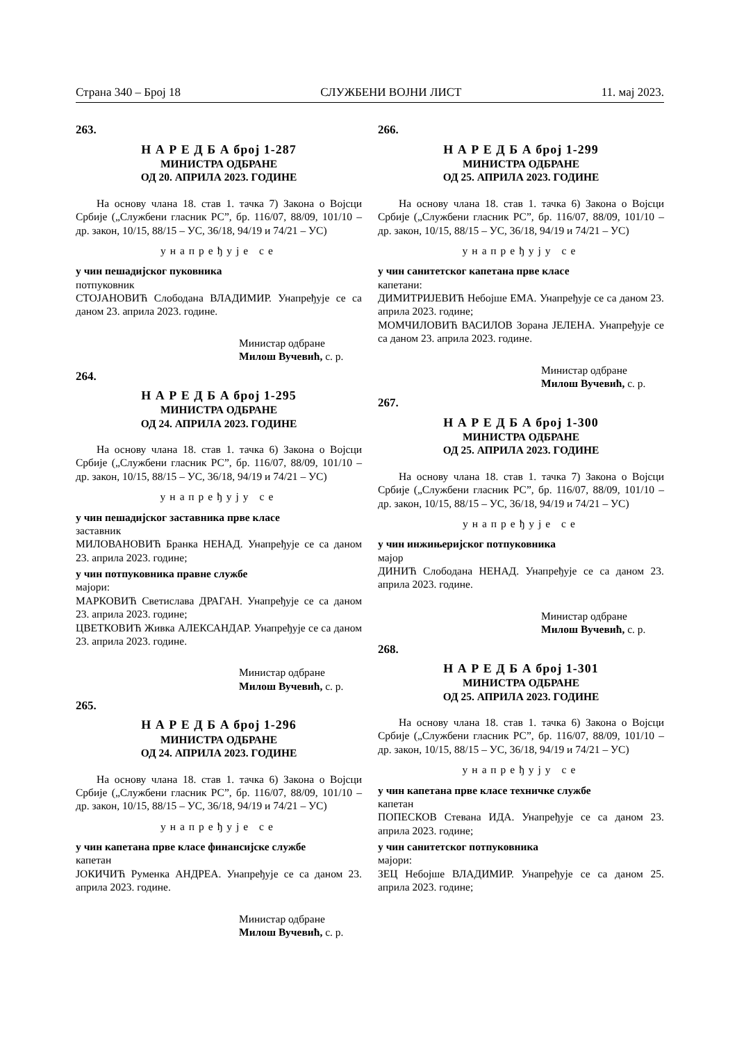Страна 340 – Број 18 СЛУЖБЕНИ ВОЈНИ ЛИСТ 11. мај 2023.
263.
Н А Р Е Д Б А број 1-287
МИНИСТРА ОДБРАНЕ
ОД 20. АПРИЛА 2023. ГОДИНЕ
На основу члана 18. став 1. тачка 7) Закона о Војсци Србије („Службени гласник РС”, бр. 116/07, 88/09, 101/10 – др. закон, 10/15, 88/15 – УС, 36/18, 94/19 и 74/21 – УС)
унапређује се
у чин пешадијског пуковника
потпуковник
СТОЈАНОВИЋ Слободана ВЛАДИМИР. Унапређује се са даном 23. априла 2023. године.
Министар одбране
Милош Вучевић, с. р.
264.
Н А Р Е Д Б А број 1-295
МИНИСТРА ОДБРАНЕ
ОД 24. АПРИЛА 2023. ГОДИНЕ
На основу члана 18. став 1. тачка 6) Закона о Војсци Србије („Службени гласник РС”, бр. 116/07, 88/09, 101/10 – др. закон, 10/15, 88/15 – УС, 36/18, 94/19 и 74/21 – УС)
унапређују се
у чин пешадијског заставника прве класе
заставник
МИЛОВАНОВИЋ Бранка НЕНАД. Унапређује се са даном 23. априла 2023. године;
у чин потпуковника правне службе
мајори:
МАРКОВИЋ Светислава ДРАГАН. Унапређује се са даном 23. априла 2023. године;
ЦВЕТКОВИЋ Живка АЛЕКСАНДАР. Унапређује се са даном 23. априла 2023. године.
Министар одбране
Милош Вучевић, с. р.
265.
Н А Р Е Д Б А број 1-296
МИНИСТРА ОДБРАНЕ
ОД 24. АПРИЛА 2023. ГОДИНЕ
На основу члана 18. став 1. тачка 6) Закона о Војсци Србије („Службени гласник РС”, бр. 116/07, 88/09, 101/10 – др. закон, 10/15, 88/15 – УС, 36/18, 94/19 и 74/21 – УС)
унапређује се
у чин капетана прве класе финансијске службе
капетан
ЈОКИЧИЋ Руменка АНДРЕА. Унапређује се са даном 23. априла 2023. године.
Министар одбране
Милош Вучевић, с. р.
266.
Н А Р Е Д Б А број 1-299
МИНИСТРА ОДБРАНЕ
ОД 25. АПРИЛА 2023. ГОДИНЕ
На основу члана 18. став 1. тачка 6) Закона о Војсци Србије („Службени гласник РС”, бр. 116/07, 88/09, 101/10 – др. закон, 10/15, 88/15 – УС, 36/18, 94/19 и 74/21 – УС)
унапређују се
у чин санитетског капетана прве класе
капетани:
ДИМИТРИЈЕВИЋ Небојше ЕМА. Унапређује се са даном 23. априла 2023. године;
МОМЧИЛОВИЋ ВАСИЛОВ Зорана ЈЕЛЕНА. Унапређује се са даном 23. априла 2023. године.
Министар одбране
Милош Вучевић, с. р.
267.
Н А Р Е Д Б А број 1-300
МИНИСТРА ОДБРАНЕ
ОД 25. АПРИЛА 2023. ГОДИНЕ
На основу члана 18. став 1. тачка 7) Закона о Војсци Србије („Службени гласник РС”, бр. 116/07, 88/09, 101/10 – др. закон, 10/15, 88/15 – УС, 36/18, 94/19 и 74/21 – УС)
унапређује се
у чин инжињеријског потпуковника
мајор
ДИНИЋ Слободана НЕНАД. Унапређује се са даном 23. априла 2023. године.
Министар одбране
Милош Вучевић, с. р.
268.
Н А Р Е Д Б А број 1-301
МИНИСТРА ОДБРАНЕ
ОД 25. АПРИЛА 2023. ГОДИНЕ
На основу члана 18. став 1. тачка 6) Закона о Војсци Србије („Службени гласник РС”, бр. 116/07, 88/09, 101/10 – др. закон, 10/15, 88/15 – УС, 36/18, 94/19 и 74/21 – УС)
унапређују се
у чин капетана прве класе техничке службе
капетан
ПОПЕСКОВ Стевана ИДА. Унапређује се са даном 23. априла 2023. године;
у чин санитетског потпуковника
мајори:
ЗЕЦ Небојше ВЛАДИМИР. Унапређује се са даном 25. априла 2023. године;